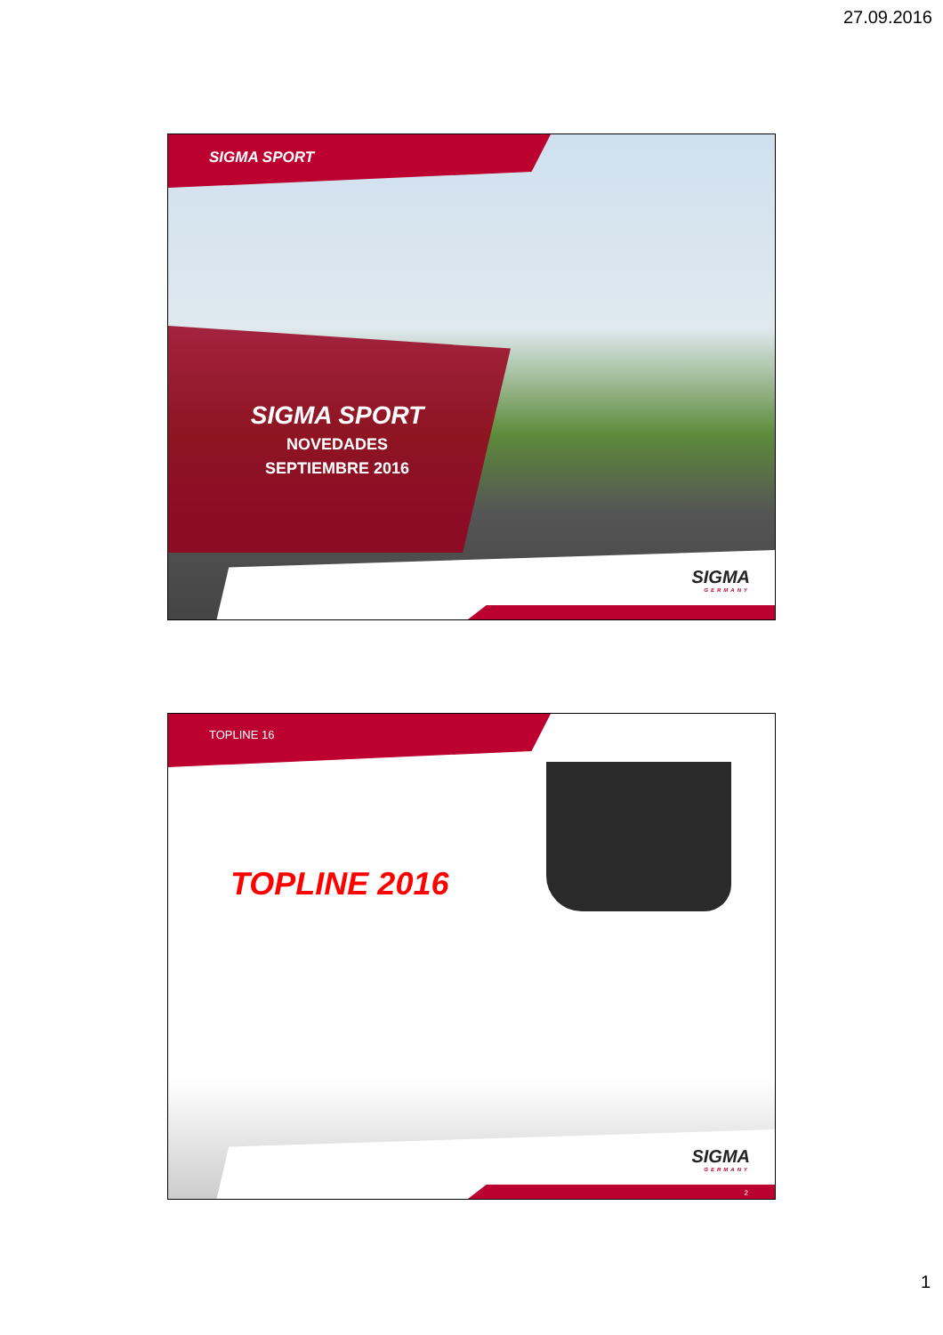27.09.2016
SIGMA SPORT
SIGMA SPORT
NOVEDADES
SEPTIEMBRE 2016
SIGMA
GERMANY
TOPLINE 16
TOPLINE 2016
SIGMA
GERMANY
2
1